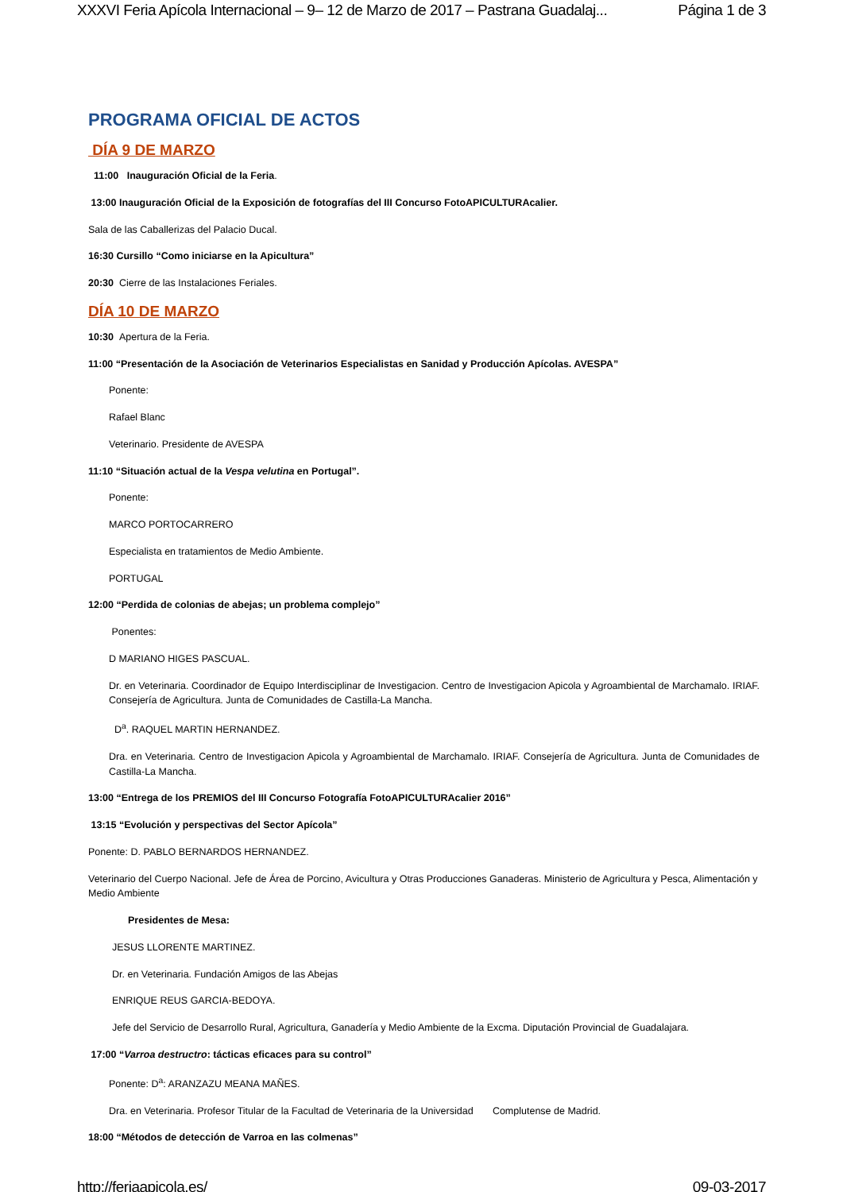XXXVI Feria Apícola Internacional – 9– 12 de Marzo de 2017 – Pastrana Guadalaj... Página 1 de 3
PROGRAMA OFICIAL DE ACTOS
DÍA 9 DE MARZO
11:00 Inauguración Oficial de la Feria.
13:00 Inauguración Oficial de la Exposición de fotografías del III Concurso FotoAPICULTURAcalier.
Sala de las Caballerizas del Palacio Ducal.
16:30 Cursillo “Como iniciarse en la Apicultura”
20:30 Cierre de las Instalaciones Feriales.
DÍA 10 DE MARZO
10:30 Apertura de la Feria.
11:00 “Presentación de la Asociación de Veterinarios Especialistas en Sanidad y Producción Apícolas. AVESPA”
Ponente:
Rafael Blanc
Veterinario. Presidente de AVESPA
11:10 “Situación actual de la Vespa velutina en Portugal”.
Ponente:
MARCO PORTOCARRERO
Especialista en tratamientos de Medio Ambiente.
PORTUGAL
12:00 “Perdida de colonias de abejas; un problema complejo”
Ponentes:
D MARIANO HIGES PASCUAL.
Dr. en Veterinaria. Coordinador de Equipo Interdisciplinar de Investigacion. Centro de Investigacion Apicola y Agroambiental de Marchamalo. IRIAF. Consejería de Agricultura. Junta de Comunidades de Castilla-La Mancha.
D<sup>a</sup>. RAQUEL MARTIN HERNANDEZ.
Dra. en Veterinaria. Centro de Investigacion Apicola y Agroambiental de Marchamalo. IRIAF. Consejería de Agricultura. Junta de Comunidades de Castilla-La Mancha.
13:00 “Entrega de los PREMIOS del III Concurso Fotografía FotoAPICULTURAcalier 2016”
13:15 “Evolución y perspectivas del Sector Apícola”
Ponente: D. PABLO BERNARDOS HERNANDEZ.
Veterinario del Cuerpo Nacional. Jefe de Área de Porcino, Avicultura y Otras Producciones Ganaderas. Ministerio de Agricultura y Pesca, Alimentación y Medio Ambiente
Presidentes de Mesa:
JESUS LLORENTE MARTINEZ.
Dr. en Veterinaria. Fundación Amigos de las Abejas
ENRIQUE REUS GARCIA-BEDOYA.
Jefe del Servicio de Desarrollo Rural, Agricultura, Ganadería y Medio Ambiente de la Excma. Diputación Provincial de Guadalajara.
17:00 “Varroa destructro: tácticas eficaces para su control”
Ponente: D<sup>a</sup>: ARANZAZU MEANA MAÑES.
Dra. en Veterinaria. Profesor Titular de la Facultad de Veterinaria de la Universidad Complutense de Madrid.
18:00 “Métodos de detección de Varroa en las colmenas”
http://feriaapicola.es/ 09-03-2017